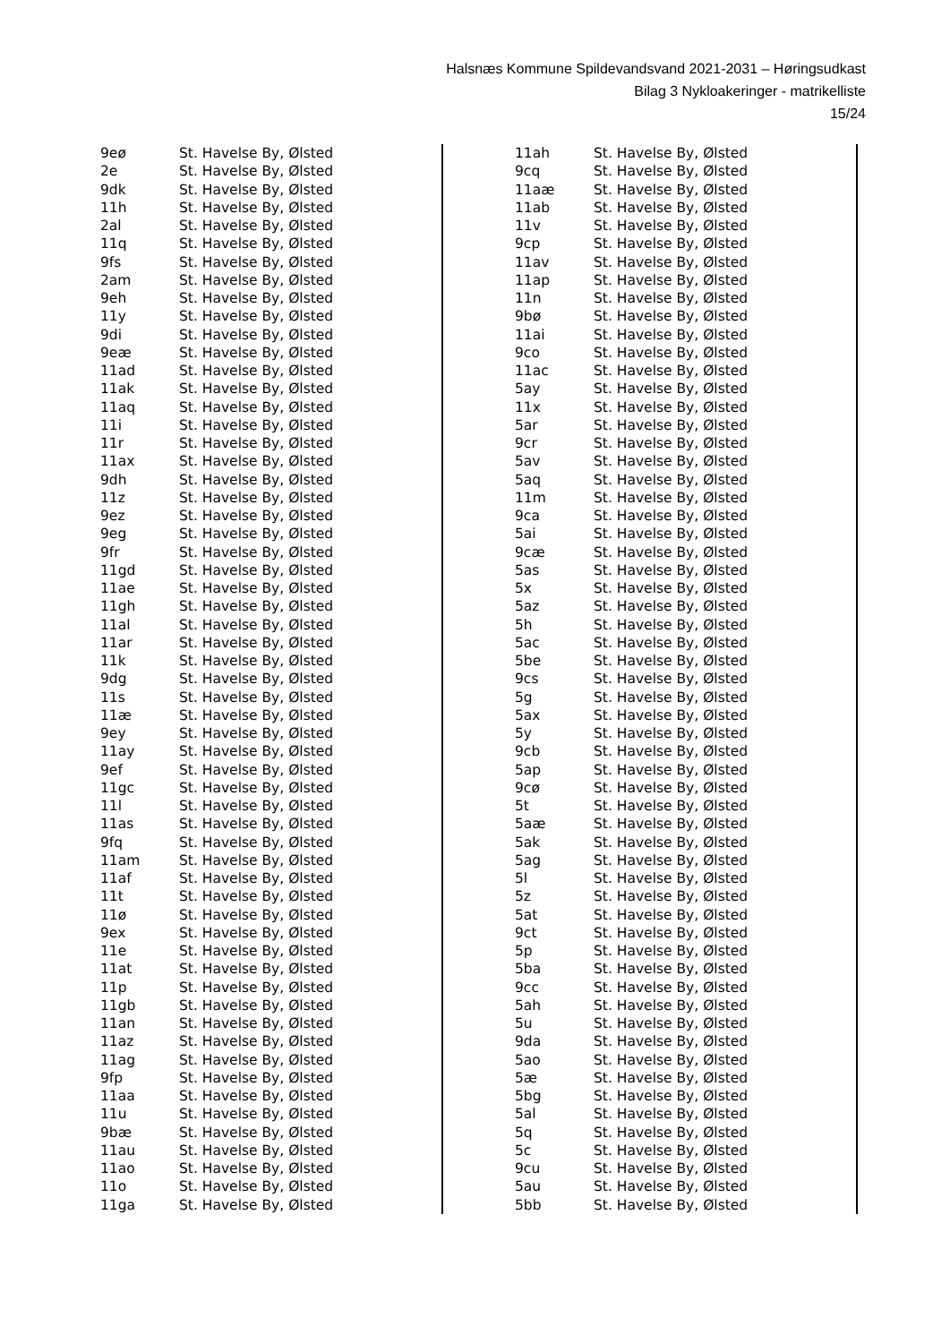Halsnæs Kommune Spildevandsvand 2021-2031 – Høringsudkast
Bilag 3 Nykloakeringer - matrikelliste
15/24
| 9eø | St. Havelse By, Ølsted |
| 2e | St. Havelse By, Ølsted |
| 9dk | St. Havelse By, Ølsted |
| 11h | St. Havelse By, Ølsted |
| 2al | St. Havelse By, Ølsted |
| 11q | St. Havelse By, Ølsted |
| 9fs | St. Havelse By, Ølsted |
| 2am | St. Havelse By, Ølsted |
| 9eh | St. Havelse By, Ølsted |
| 11y | St. Havelse By, Ølsted |
| 9di | St. Havelse By, Ølsted |
| 9eæ | St. Havelse By, Ølsted |
| 11ad | St. Havelse By, Ølsted |
| 11ak | St. Havelse By, Ølsted |
| 11aq | St. Havelse By, Ølsted |
| 11i | St. Havelse By, Ølsted |
| 11r | St. Havelse By, Ølsted |
| 11ax | St. Havelse By, Ølsted |
| 9dh | St. Havelse By, Ølsted |
| 11z | St. Havelse By, Ølsted |
| 9ez | St. Havelse By, Ølsted |
| 9eg | St. Havelse By, Ølsted |
| 9fr | St. Havelse By, Ølsted |
| 11gd | St. Havelse By, Ølsted |
| 11ae | St. Havelse By, Ølsted |
| 11gh | St. Havelse By, Ølsted |
| 11al | St. Havelse By, Ølsted |
| 11ar | St. Havelse By, Ølsted |
| 11k | St. Havelse By, Ølsted |
| 9dg | St. Havelse By, Ølsted |
| 11s | St. Havelse By, Ølsted |
| 11æ | St. Havelse By, Ølsted |
| 9ey | St. Havelse By, Ølsted |
| 11ay | St. Havelse By, Ølsted |
| 9ef | St. Havelse By, Ølsted |
| 11gc | St. Havelse By, Ølsted |
| 11l | St. Havelse By, Ølsted |
| 11as | St. Havelse By, Ølsted |
| 9fq | St. Havelse By, Ølsted |
| 11am | St. Havelse By, Ølsted |
| 11af | St. Havelse By, Ølsted |
| 11t | St. Havelse By, Ølsted |
| 11ø | St. Havelse By, Ølsted |
| 9ex | St. Havelse By, Ølsted |
| 11e | St. Havelse By, Ølsted |
| 11at | St. Havelse By, Ølsted |
| 11p | St. Havelse By, Ølsted |
| 11gb | St. Havelse By, Ølsted |
| 11an | St. Havelse By, Ølsted |
| 11az | St. Havelse By, Ølsted |
| 11ag | St. Havelse By, Ølsted |
| 9fp | St. Havelse By, Ølsted |
| 11aa | St. Havelse By, Ølsted |
| 11u | St. Havelse By, Ølsted |
| 9bæ | St. Havelse By, Ølsted |
| 11au | St. Havelse By, Ølsted |
| 11ao | St. Havelse By, Ølsted |
| 11o | St. Havelse By, Ølsted |
| 11ga | St. Havelse By, Ølsted |
| 11ah | St. Havelse By, Ølsted |
| 9cq | St. Havelse By, Ølsted |
| 11aæ | St. Havelse By, Ølsted |
| 11ab | St. Havelse By, Ølsted |
| 11v | St. Havelse By, Ølsted |
| 9cp | St. Havelse By, Ølsted |
| 11av | St. Havelse By, Ølsted |
| 11ap | St. Havelse By, Ølsted |
| 11n | St. Havelse By, Ølsted |
| 9bø | St. Havelse By, Ølsted |
| 11ai | St. Havelse By, Ølsted |
| 9co | St. Havelse By, Ølsted |
| 11ac | St. Havelse By, Ølsted |
| 5ay | St. Havelse By, Ølsted |
| 11x | St. Havelse By, Ølsted |
| 5ar | St. Havelse By, Ølsted |
| 9cr | St. Havelse By, Ølsted |
| 5av | St. Havelse By, Ølsted |
| 5aq | St. Havelse By, Ølsted |
| 11m | St. Havelse By, Ølsted |
| 9ca | St. Havelse By, Ølsted |
| 5ai | St. Havelse By, Ølsted |
| 9cæ | St. Havelse By, Ølsted |
| 5as | St. Havelse By, Ølsted |
| 5x | St. Havelse By, Ølsted |
| 5az | St. Havelse By, Ølsted |
| 5h | St. Havelse By, Ølsted |
| 5ac | St. Havelse By, Ølsted |
| 5be | St. Havelse By, Ølsted |
| 9cs | St. Havelse By, Ølsted |
| 5g | St. Havelse By, Ølsted |
| 5ax | St. Havelse By, Ølsted |
| 5y | St. Havelse By, Ølsted |
| 9cb | St. Havelse By, Ølsted |
| 5ap | St. Havelse By, Ølsted |
| 9cø | St. Havelse By, Ølsted |
| 5t | St. Havelse By, Ølsted |
| 5aæ | St. Havelse By, Ølsted |
| 5ak | St. Havelse By, Ølsted |
| 5ag | St. Havelse By, Ølsted |
| 5l | St. Havelse By, Ølsted |
| 5z | St. Havelse By, Ølsted |
| 5at | St. Havelse By, Ølsted |
| 9ct | St. Havelse By, Ølsted |
| 5p | St. Havelse By, Ølsted |
| 5ba | St. Havelse By, Ølsted |
| 9cc | St. Havelse By, Ølsted |
| 5ah | St. Havelse By, Ølsted |
| 5u | St. Havelse By, Ølsted |
| 9da | St. Havelse By, Ølsted |
| 5ao | St. Havelse By, Ølsted |
| 5æ | St. Havelse By, Ølsted |
| 5bg | St. Havelse By, Ølsted |
| 5al | St. Havelse By, Ølsted |
| 5q | St. Havelse By, Ølsted |
| 5c | St. Havelse By, Ølsted |
| 9cu | St. Havelse By, Ølsted |
| 5au | St. Havelse By, Ølsted |
| 5bb | St. Havelse By, Ølsted |